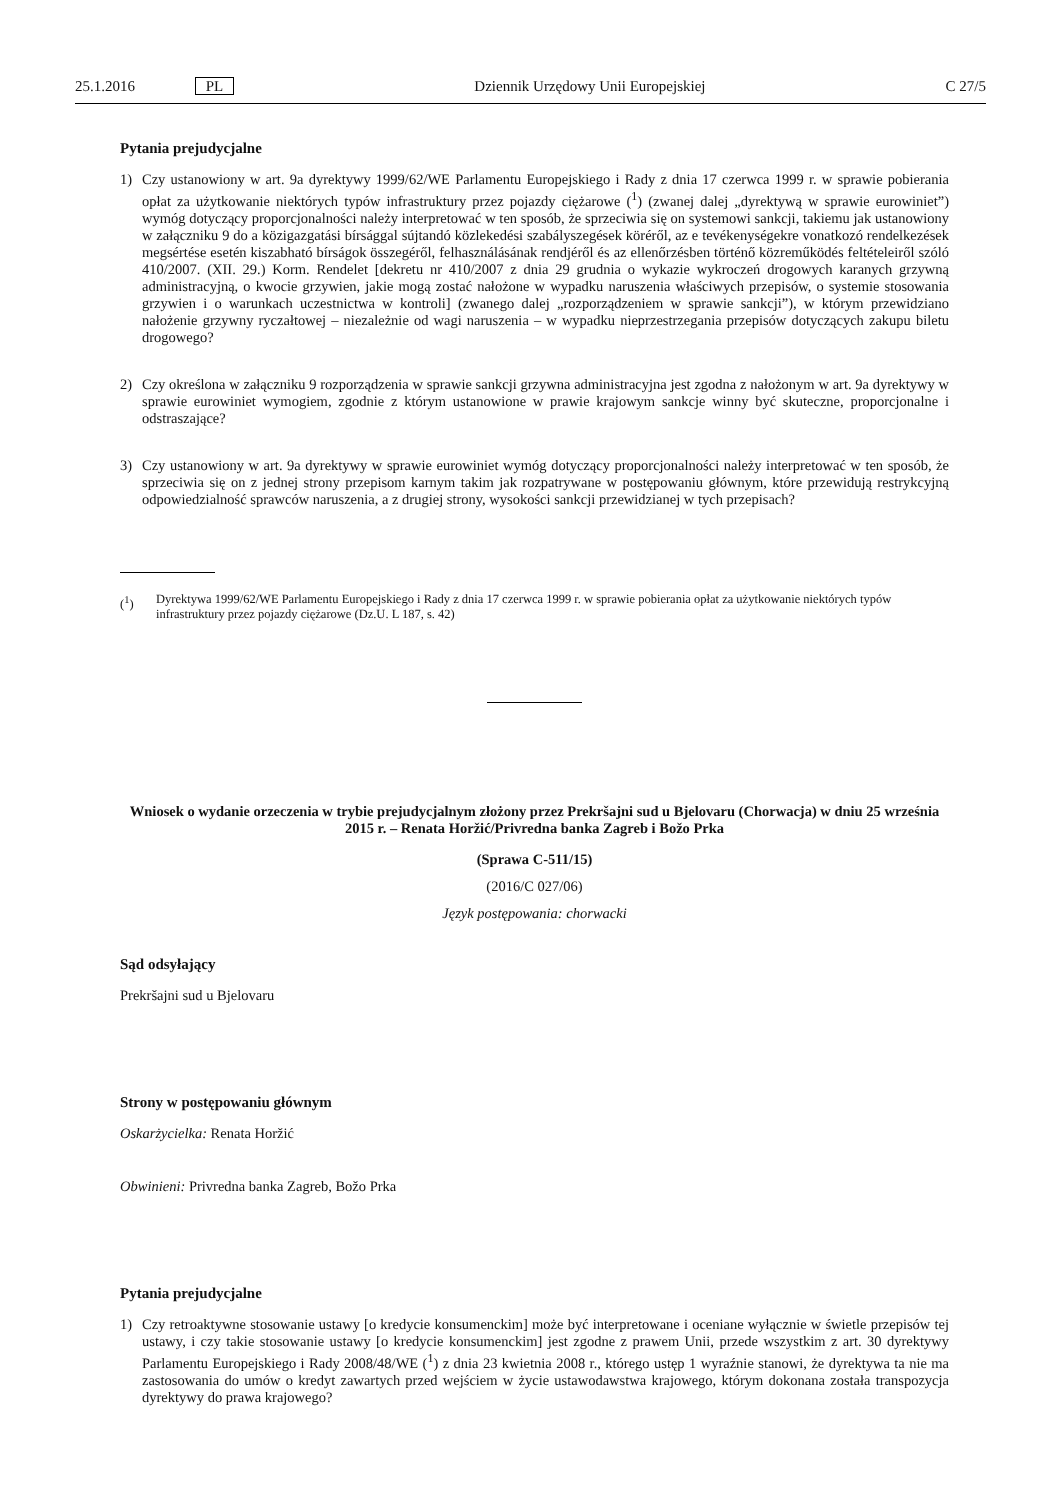25.1.2016 PL Dziennik Urzędowy Unii Europejskiej C 27/5
Pytania prejudycjalne
1) Czy ustanowiony w art. 9a dyrektywy 1999/62/WE Parlamentu Europejskiego i Rady z dnia 17 czerwca 1999 r. w sprawie pobierania opłat za użytkowanie niektórych typów infrastruktury przez pojazdy ciężarowe (<sup>1</sup>) (zwanej dalej „dyrektywą w sprawie eurowiniet”) wymóg dotyczący proporcjonalności należy interpretować w ten sposób, że sprzeciwia się on systemowi sankcji, takiemu jak ustanowiony w załączniku 9 do a közigazgatási bírsággal sújtandó közlekedési szabályszegések köréről, az e tevékenységekre vonatkozó rendelkezések megsértése esetén kiszabható bírságok összegéről, felhasználásának rendjéről és az ellenőrzésben történő közreműködés feltételeiről szóló 410/2007. (XII. 29.) Korm. Rendelet [dekretu nr 410/2007 z dnia 29 grudnia o wykazie wykroczeń drogowych karanych grzywną administracyjną, o kwocie grzywien, jakie mogą zostać nałożone w wypadku naruszenia właściwych przepisów, o systemie stosowania grzywien i o warunkach uczestnictwa w kontroli] (zwanego dalej „rozporządzeniem w sprawie sankcji”), w którym przewidziano nałożenie grzywny ryczałtowej – niezależnie od wagi naruszenia – w wypadku nieprzestrzegania przepisów dotyczących zakupu biletu drogowego?
2) Czy określona w załączniku 9 rozporządzenia w sprawie sankcji grzywna administracyjna jest zgodna z nałożonym w art. 9a dyrektywy w sprawie eurowiniet wymogiem, zgodnie z którym ustanowione w prawie krajowym sankcje winny być skuteczne, proporcjonalne i odstraszające?
3) Czy ustanowiony w art. 9a dyrektywy w sprawie eurowiniet wymóg dotyczący proporcjonalności należy interpretować w ten sposób, że sprzeciwia się on z jednej strony przepisom karnym takim jak rozpatrywane w postępowaniu głównym, które przewidują restrykcyjną odpowiedzialność sprawców naruszenia, a z drugiej strony, wysokości sankcji przewidzianej w tych przepisach?
(<sup>1</sup>) Dyrektywa 1999/62/WE Parlamentu Europejskiego i Rady z dnia 17 czerwca 1999 r. w sprawie pobierania opłat za użytkowanie niektórych typów infrastruktury przez pojazdy ciężarowe (Dz.U. L 187, s. 42)
Wniosek o wydanie orzeczenia w trybie prejudycjalnym złożony przez Prekršajni sud u Bjelovaru (Chorwacja) w dniu 25 września 2015 r. – Renata Horžić/Privredna banka Zagreb i Božo Prka
(Sprawa C-511/15)
(2016/C 027/06)
Język postępowania: chorwacki
Sąd odsyłający
Prekršajni sud u Bjelovaru
Strony w postępowaniu głównym
Oskarżycielka: Renata Horžić
Obwinieni: Privredna banka Zagreb, Božo Prka
Pytania prejudycjalne
1) Czy retroaktywne stosowanie ustawy [o kredycie konsumenckim] może być interpretowane i oceniane wyłącznie w świetle przepisów tej ustawy, i czy takie stosowanie ustawy [o kredycie konsumenckim] jest zgodne z prawem Unii, przede wszystkim z art. 30 dyrektywy Parlamentu Europejskiego i Rady 2008/48/WE (<sup>1</sup>) z dnia 23 kwietnia 2008 r., którego ustęp 1 wyraźnie stanowi, że dyrektywa ta nie ma zastosowania do umów o kredyt zawartych przed wejściem w życie ustawodawstwa krajowego, którym dokonana została transpozycja dyrektywy do prawa krajowego?